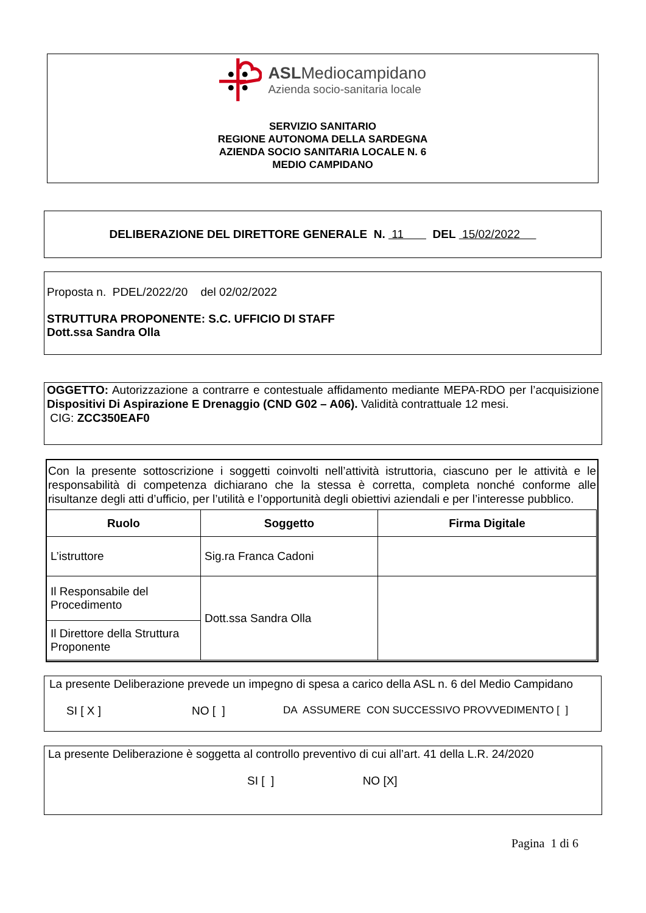ASLMediocampidano
Azienda socio-sanitaria locale
SERVIZIO SANITARIO
REGIONE AUTONOMA DELLA SARDEGNA
AZIENDA SOCIO SANITARIA LOCALE N. 6
MEDIO CAMPIDANO
DELIBERAZIONE DEL DIRETTORE GENERALE N. 11 DEL 15/02/2022
Proposta n. PDEL/2022/20 del 02/02/2022
STRUTTURA PROPONENTE: S.C. UFFICIO DI STAFF
Dott.ssa Sandra Olla
OGGETTO: Autorizzazione a contrarre e contestuale affidamento mediante MEPA-RDO per l’acquisizione Dispositivi Di Aspirazione E Drenaggio (CND G02 – A06). Validità contrattuale 12 mesi.
CIG: ZCC350EAF0
Con la presente sottoscrizione i soggetti coinvolti nell’attività istruttoria, ciascuno per le attività e le responsabilità di competenza dichiarano che la stessa è corretta, completa nonché conforme alle risultanze degli atti d’ufficio, per l’utilità e l’opportunità degli obiettivi aziendali e per l’interesse pubblico.
| Ruolo | Soggetto | Firma Digitale |
| --- | --- | --- |
| L’istruttore | Sig.ra Franca Cadoni | |
| Il Responsabile del Procedimento | Dott.ssa Sandra Olla | |
| Il Direttore della Struttura Proponente | | |
La presente Deliberazione prevede un impegno di spesa a carico della ASL n. 6 del Medio Campidano
SI [ X ] NO [ ] DA ASSUMERE CON SUCCESSIVO PROVVEDIMENTO [ ]
La presente Deliberazione è soggetta al controllo preventivo di cui all’art. 41 della L.R. 24/2020
SI [ ] NO [X]
Pagina 1 di 6